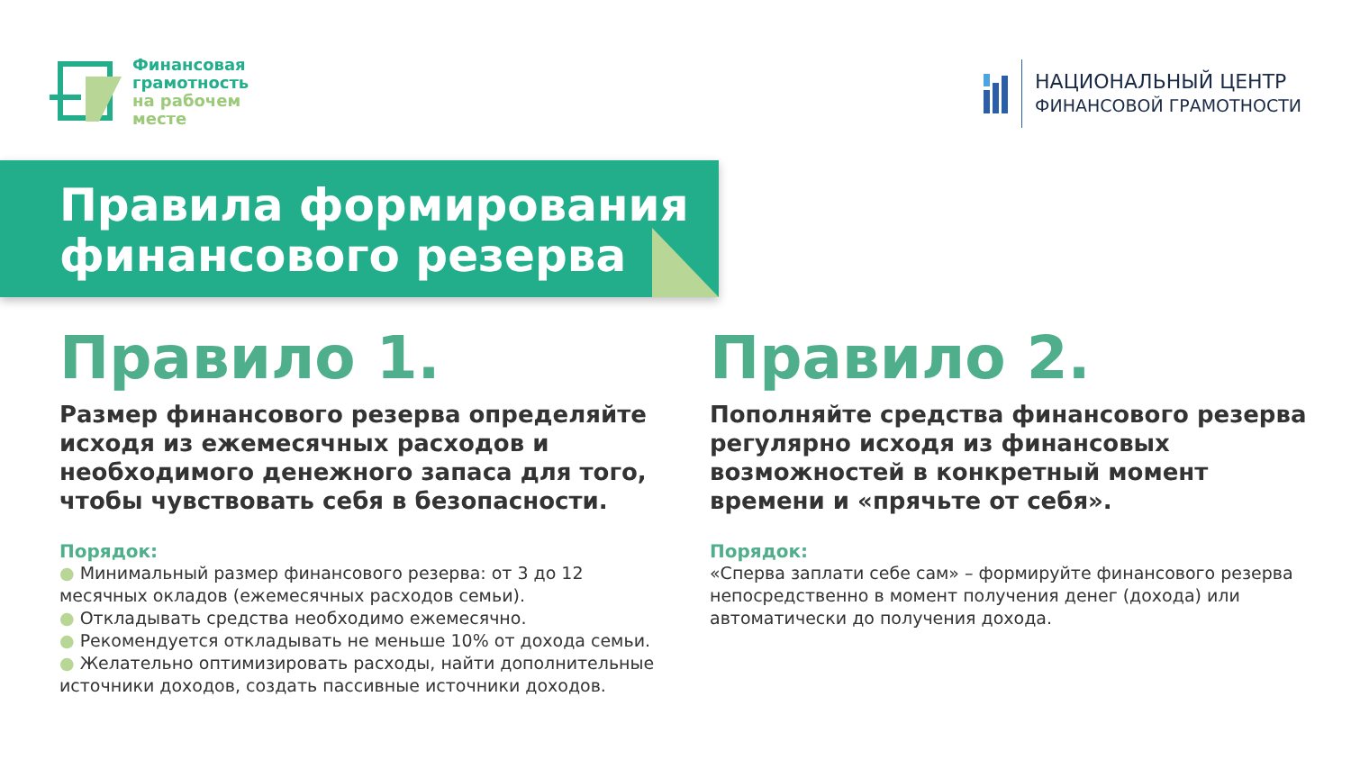Финансовая
грамотность
на рабочем
месте
НАЦИОНАЛЬНЫЙ ЦЕНТР
ФИНАНСОВОЙ ГРАМОТНОСТИ
Правила формирования финансового резерва
Правило 1.
Размер финансового резерва определяйте исходя из ежемесячных расходов и необходимого денежного запаса для того, чтобы чувствовать себя в безопасности.
Порядок:
● Минимальный размер финансового резерва: от 3 до 12 месячных окладов (ежемесячных расходов семьи).
● Откладывать средства необходимо ежемесячно.
● Рекомендуется откладывать не меньше 10% от дохода семьи.
● Желательно оптимизировать расходы, найти дополнительные источники доходов, создать пассивные источники доходов.
Правило 2.
Пополняйте средства финансового резерва регулярно исходя из финансовых возможностей в конкретный момент времени и «прячьте от себя».
Порядок:
«Сперва заплати себе сам» – формируйте финансового резерва непосредственно в момент получения денег (дохода) или автоматически до получения дохода.